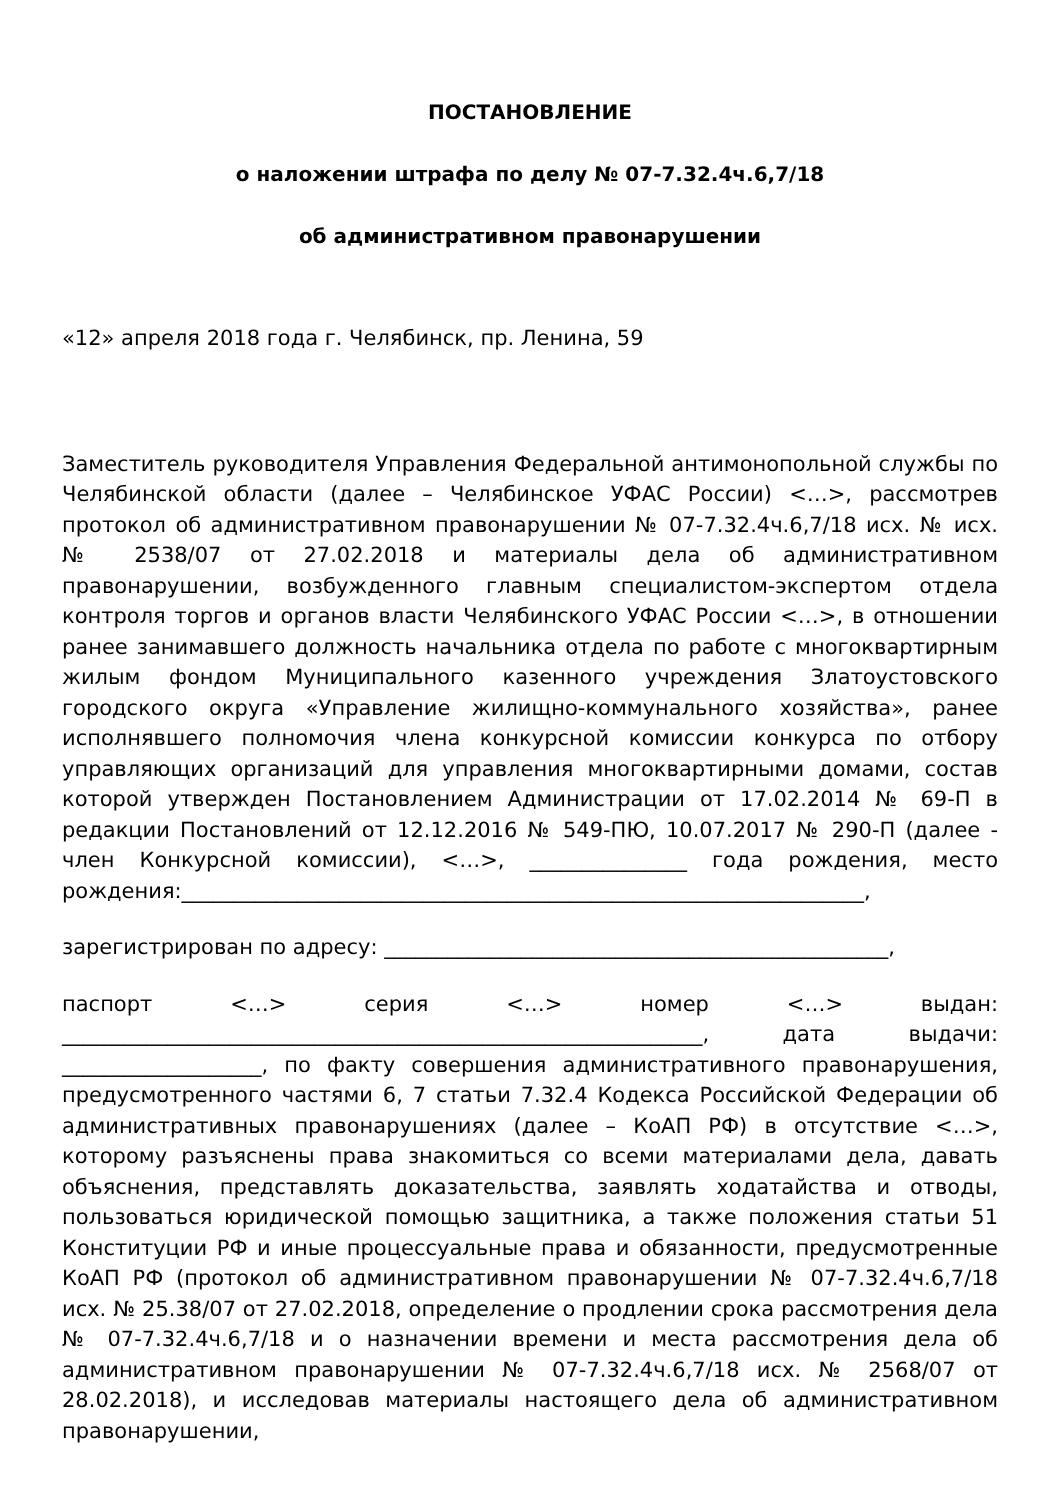ПОСТАНОВЛЕНИЕ
о наложении штрафа по делу № 07-7.32.4ч.6,7/18
об административном правонарушении
«12» апреля 2018 года г. Челябинск, пр. Ленина, 59
Заместитель руководителя Управления Федеральной антимонопольной службы по Челябинской области (далее – Челябинское УФАС России) <…>, рассмотрев протокол об административном правонарушении № 07-7.32.4ч.6,7/18 исх. № исх. № 2538/07 от 27.02.2018 и материалы дела об административном правонарушении, возбужденного главным специалистом-экспертом отдела контроля торгов и органов власти Челябинского УФАС России <…>, в отношении ранее занимавшего должность начальника отдела по работе с многоквартирным жилым фондом Муниципального казенного учреждения Златоустовского городского округа «Управление жилищно-коммунального хозяйства», ранее исполнявшего полномочия члена конкурсной комиссии конкурса по отбору управляющих организаций для управления многоквартирными домами, состав которой утвержден Постановлением Администрации от 17.02.2014 № 69-П в редакции Постановлений от 12.12.2016 № 549-ПЮ, 10.07.2017 № 290-П (далее - член Конкурсной комиссии), <…>, _______________ года рождения, место рождения:_________________________________________________________________,
зарегистрирован по адресу: ________________________________________________,
паспорт <…> серия <…> номер <…> выдан: _____________________________________________________________, дата выдачи: ___________________, по факту совершения административного правонарушения, предусмотренного частями 6, 7 статьи 7.32.4 Кодекса Российской Федерации об административных правонарушениях (далее – КоАП РФ) в отсутствие <…>, которому разъяснены права знакомиться со всеми материалами дела, давать объяснения, представлять доказательства, заявлять ходатайства и отводы, пользоваться юридической помощью защитника, а также положения статьи 51 Конституции РФ и иные процессуальные права и обязанности, предусмотренные КоАП РФ (протокол об административном правонарушении № 07-7.32.4ч.6,7/18 исх. № 25.38/07 от 27.02.2018, определение о продлении срока рассмотрения дела № 07-7.32.4ч.6,7/18 и о назначении времени и места рассмотрения дела об административном правонарушении № 07-7.32.4ч.6,7/18 исх. № 2568/07 от 28.02.2018), и исследовав материалы настоящего дела об административном правонарушении,